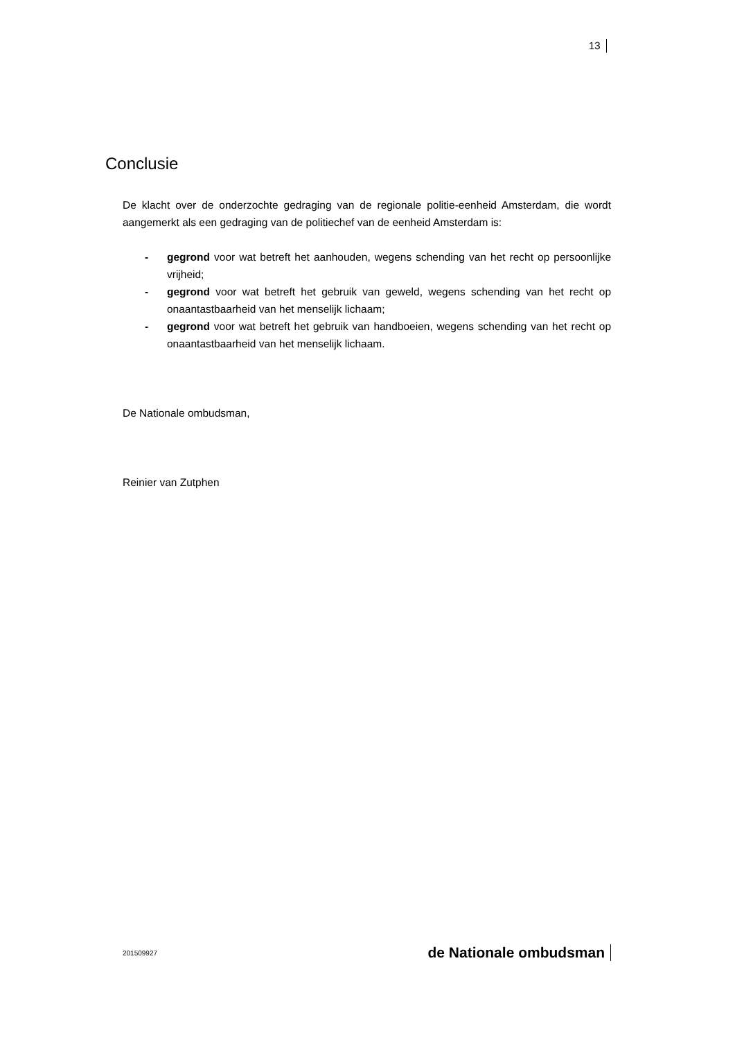13
Conclusie
De klacht over de onderzochte gedraging van de regionale politie-eenheid Amsterdam, die wordt aangemerkt als een gedraging van de politiechef van de eenheid Amsterdam is:
- gegrond voor wat betreft het aanhouden, wegens schending van het recht op persoonlijke vrijheid;
- gegrond voor wat betreft het gebruik van geweld, wegens schending van het recht op onaantastbaarheid van het menselijk lichaam;
- gegrond voor wat betreft het gebruik van handboeien, wegens schending van het recht op onaantastbaarheid van het menselijk lichaam.
De Nationale ombudsman,
Reinier van Zutphen
201509927 de Nationale ombudsman